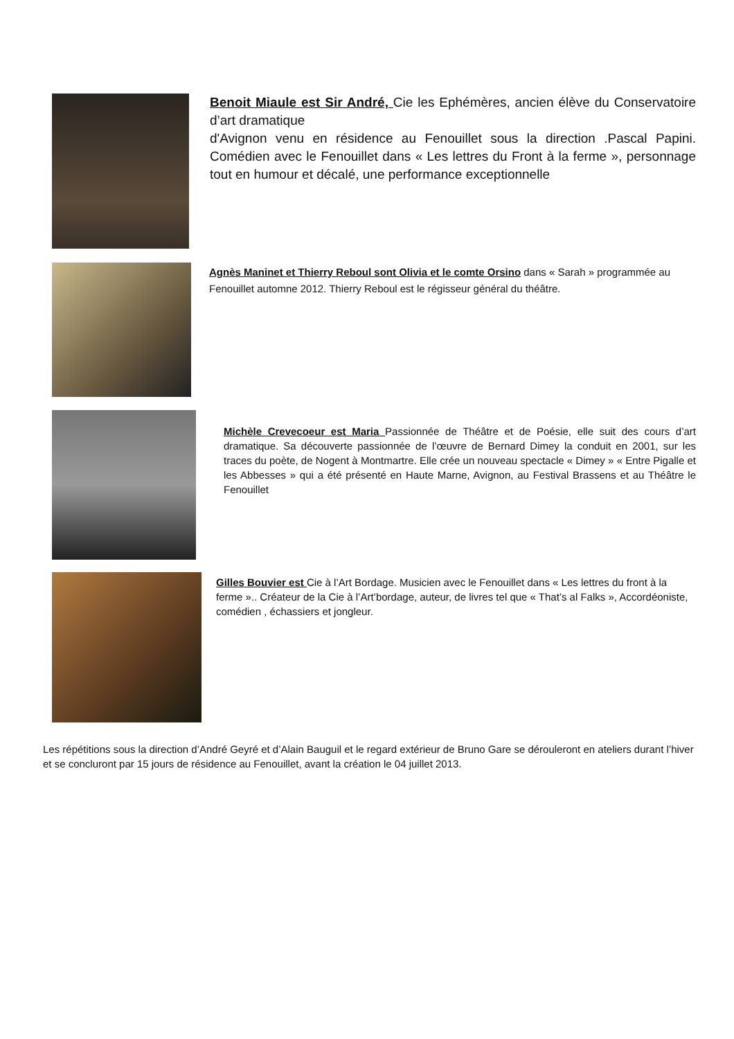Benoit Miaule est Sir André, Cie les Ephémères, ancien élève du Conservatoire d’art dramatique
d'Avignon venu en résidence au Fenouillet sous la direction .Pascal Papini. Comédien avec le Fenouillet dans « Les lettres du Front à la ferme », personnage tout en humour et décalé, une performance exceptionnelle
Agnès Maninet et Thierry Reboul sont Olivia et le comte Orsino dans « Sarah » programmée au Fenouillet automne 2012. Thierry Reboul est le régisseur général du théâtre.
Michèle Crevecoeur est Maria Passionnée de Théâtre et de Poésie, elle suit des cours d’art dramatique. Sa découverte passionnée de l’œuvre de Bernard Dimey la conduit en 2001, sur les traces du poète, de Nogent à Montmartre. Elle crée un nouveau spectacle « Dimey » « Entre Pigalle et les Abbesses » qui a été présenté en Haute Marne, Avignon, au Festival Brassens et au Théâtre le Fenouillet
Gilles Bouvier est Cie à l’Art Bordage. Musicien avec le Fenouillet dans « Les lettres du front à la ferme ».. Créateur de la Cie à l’Art’bordage, auteur, de livres tel que « That’s al Falks », Accordéoniste, comédien , échassiers et jongleur.
Les répétitions sous la direction d’André Geyré et d’Alain Bauguil et le regard extérieur de Bruno Gare se dérouleront en ateliers durant l’hiver et se concluront par 15 jours de résidence au Fenouillet, avant la création le 04 juillet 2013.